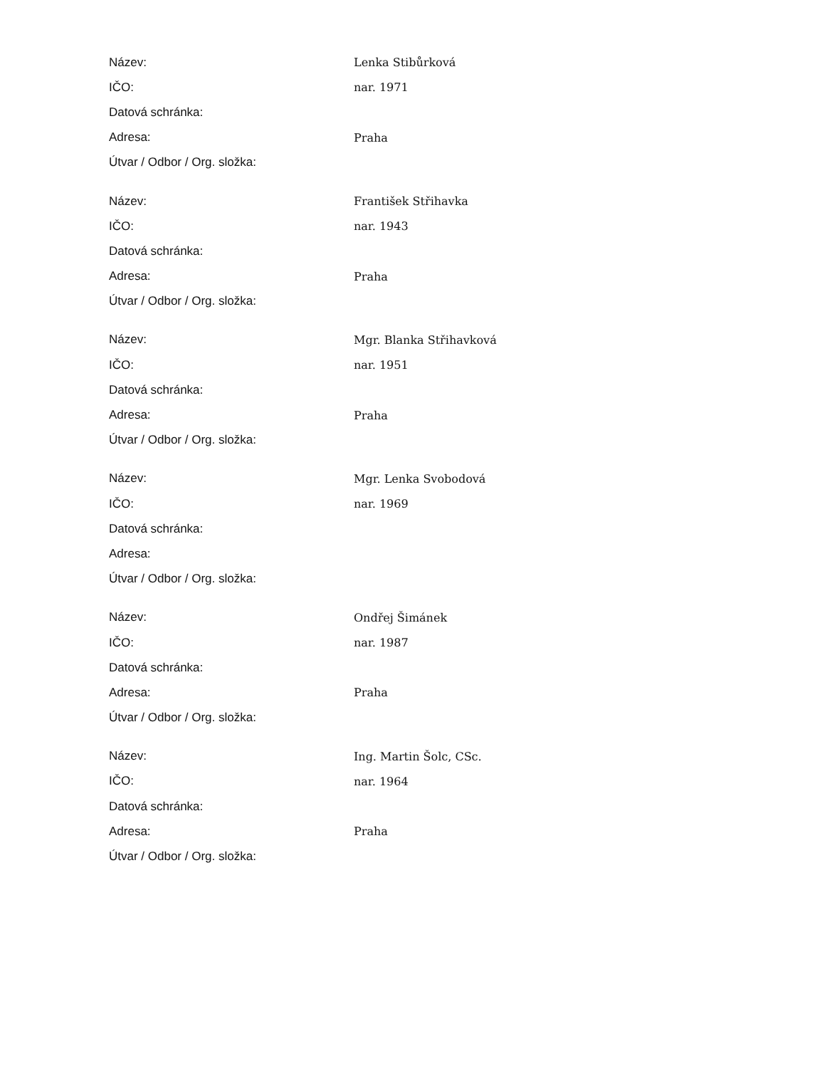| Název: | Lenka Stibůrková |
| IČO: | nar. 1971 |
| Datová schránka: | |
| Adresa: | Praha |
| Útvar / Odbor / Org. složka: | |
| Název: | František Střihavka |
| IČO: | nar. 1943 |
| Datová schránka: | |
| Adresa: | Praha |
| Útvar / Odbor / Org. složka: | |
| Název: | Mgr. Blanka Střihavková |
| IČO: | nar. 1951 |
| Datová schránka: | |
| Adresa: | Praha |
| Útvar / Odbor / Org. složka: | |
| Název: | Mgr. Lenka Svobodová |
| IČO: | nar. 1969 |
| Datová schránka: | |
| Adresa: | |
| Útvar / Odbor / Org. složka: | |
| Název: | Ondřej Šimánek |
| IČO: | nar. 1987 |
| Datová schránka: | |
| Adresa: | Praha |
| Útvar / Odbor / Org. složka: | |
| Název: | Ing. Martin Šolc, CSc. |
| IČO: | nar. 1964 |
| Datová schránka: | |
| Adresa: | Praha |
| Útvar / Odbor / Org. složka: | |